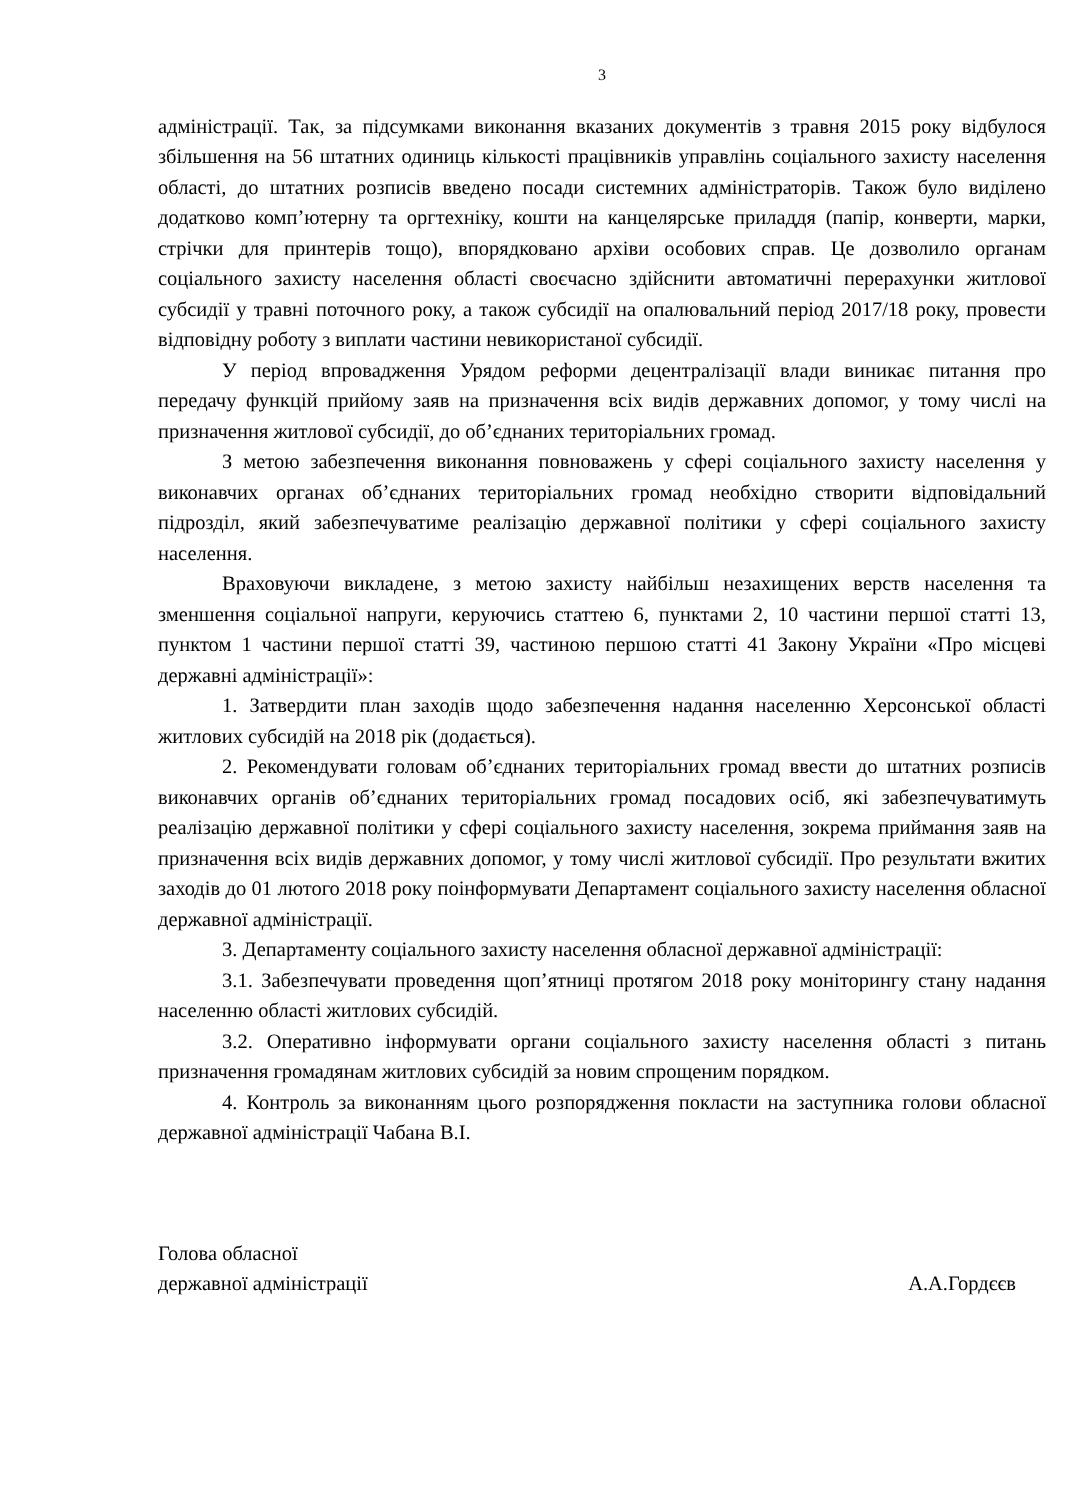3
адміністрації. Так, за підсумками виконання вказаних документів з травня 2015 року відбулося збільшення на 56 штатних одиниць кількості працівників управлінь соціального захисту населення області, до штатних розписів введено посади системних адміністраторів. Також було виділено додатково комп’ютерну та оргтехніку, кошти на канцелярське приладдя (папір, конверти, марки, стрічки для принтерів тощо), впорядковано архіви особових справ. Це дозволило органам соціального захисту населення області своєчасно здійснити автоматичні перерахунки житлової субсидії у травні поточного року, а також субсидії на опалювальний період 2017/18 року, провести відповідну роботу з виплати частини невикористаної субсидії.
У період впровадження Урядом реформи децентралізації влади виникає питання про передачу функцій прийому заяв на призначення всіх видів державних допомог, у тому числі на призначення житлової субсидії, до об’єднаних територіальних громад.
З метою забезпечення виконання повноважень у сфері соціального захисту населення у виконавчих органах об’єднаних територіальних громад необхідно створити відповідальний підрозділ, який забезпечуватиме реалізацію державної політики у сфері соціального захисту населення.
Враховуючи викладене, з метою захисту найбільш незахищених верств населення та зменшення соціальної напруги, керуючись статтею 6, пунктами 2, 10 частини першої статті 13, пунктом 1 частини першої статті 39, частиною першою статті 41 Закону України «Про місцеві державні адміністрації»:
1. Затвердити план заходів щодо забезпечення надання населенню Херсонської області житлових субсидій на 2018 рік (додається).
2. Рекомендувати головам об’єднаних територіальних громад ввести до штатних розписів виконавчих органів об’єднаних територіальних громад посадових осіб, які забезпечуватимуть реалізацію державної політики у сфері соціального захисту населення, зокрема приймання заяв на призначення всіх видів державних допомог, у тому числі житлової субсидії. Про результати вжитих заходів до 01 лютого 2018 року поінформувати Департамент соціального захисту населення обласної державної адміністрації.
3. Департаменту соціального захисту населення обласної державної адміністрації:
3.1. Забезпечувати проведення щоп’ятниці протягом 2018 року моніторингу стану надання населенню області житлових субсидій.
3.2. Оперативно інформувати органи соціального захисту населення області з питань призначення громадянам житлових субсидій за новим спрощеним порядком.
4. Контроль за виконанням цього розпорядження покласти на заступника голови обласної державної адміністрації Чабана В.І.
Голова обласної
державної адміністрації
А.А.Гордєєв